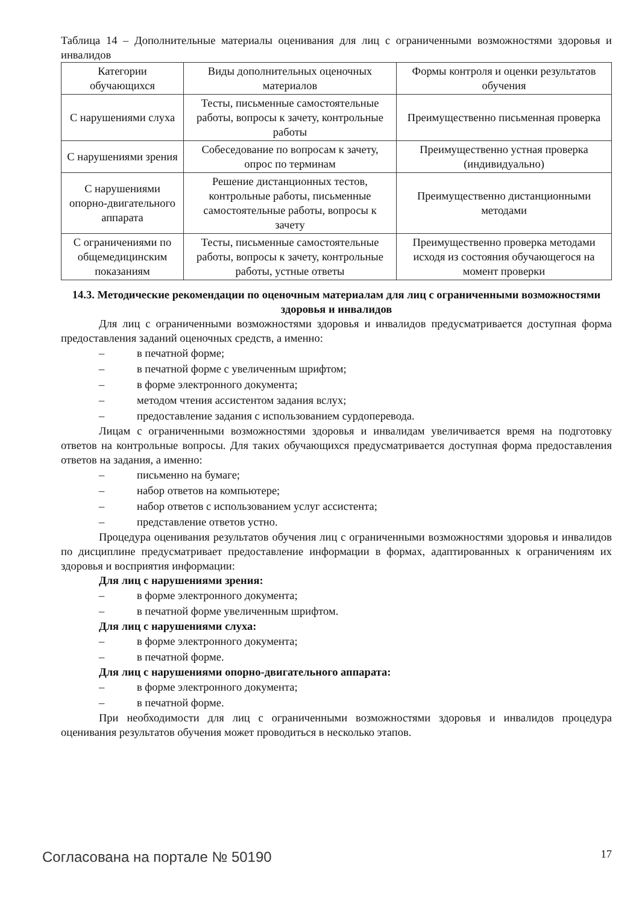Таблица 14 – Дополнительные материалы оценивания для лиц с ограниченными возможностями здоровья и инвалидов
| Категории обучающихся | Виды дополнительных оценочных материалов | Формы контроля и оценки результатов обучения |
| --- | --- | --- |
| С нарушениями слуха | Тесты, письменные самостоятельные работы, вопросы к зачету, контрольные работы | Преимущественно письменная проверка |
| С нарушениями зрения | Собеседование по вопросам к зачету, опрос по терминам | Преимущественно устная проверка (индивидуально) |
| С нарушениями опорно-двигательного аппарата | Решение дистанционных тестов, контрольные работы, письменные самостоятельные работы, вопросы к зачету | Преимущественно дистанционными методами |
| С ограничениями по общемедицинским показаниям | Тесты, письменные самостоятельные работы, вопросы к зачету, контрольные работы, устные ответы | Преимущественно проверка методами исходя из состояния обучающегося на момент проверки |
14.3. Методические рекомендации по оценочным материалам для лиц с ограниченными возможностями здоровья и инвалидов
Для лиц с ограниченными возможностями здоровья и инвалидов предусматривается доступная форма предоставления заданий оценочных средств, а именно:
– в печатной форме;
– в печатной форме с увеличенным шрифтом;
– в форме электронного документа;
– методом чтения ассистентом задания вслух;
– предоставление задания с использованием сурдоперевода.
Лицам с ограниченными возможностями здоровья и инвалидам увеличивается время на подготовку ответов на контрольные вопросы. Для таких обучающихся предусматривается доступная форма предоставления ответов на задания, а именно:
– письменно на бумаге;
– набор ответов на компьютере;
– набор ответов с использованием услуг ассистента;
– представление ответов устно.
Процедура оценивания результатов обучения лиц с ограниченными возможностями здоровья и инвалидов по дисциплине предусматривает предоставление информации в формах, адаптированных к ограничениям их здоровья и восприятия информации:
Для лиц с нарушениями зрения:
– в форме электронного документа;
– в печатной форме увеличенным шрифтом.
Для лиц с нарушениями слуха:
– в форме электронного документа;
– в печатной форме.
Для лиц с нарушениями опорно-двигательного аппарата:
– в форме электронного документа;
– в печатной форме.
При необходимости для лиц с ограниченными возможностями здоровья и инвалидов процедура оценивания результатов обучения может проводиться в несколько этапов.
Согласована на портале № 50190 17